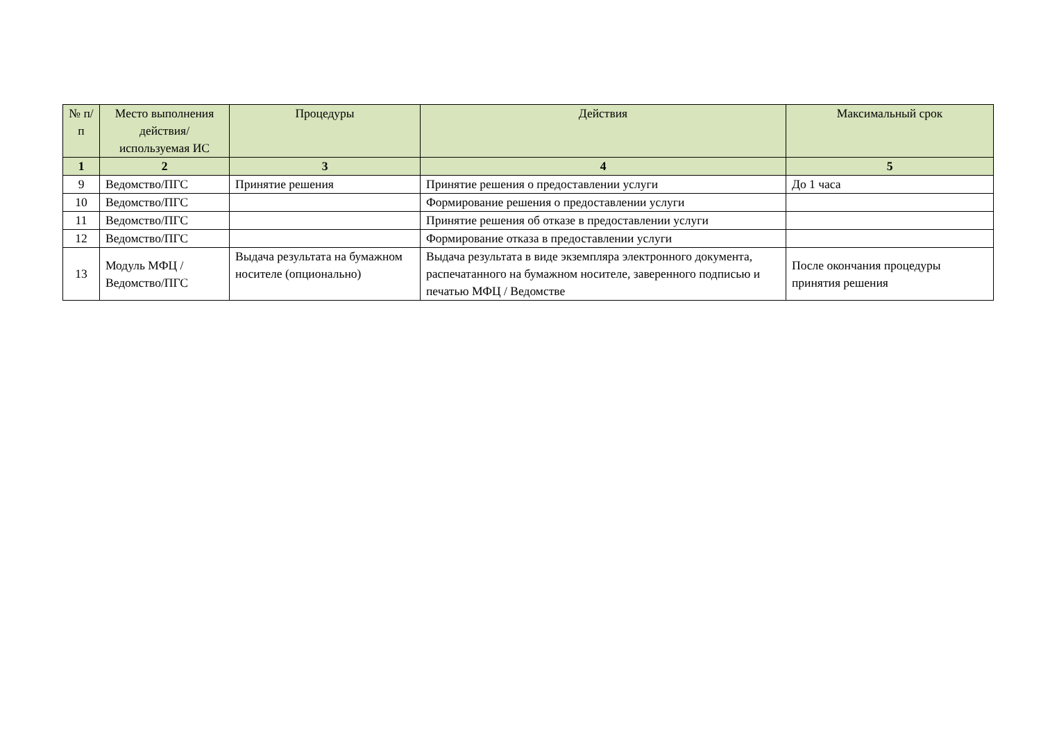| № п/п | Место выполнения действия/ используемая ИС | Процедуры | Действия | Максимальный срок |
| --- | --- | --- | --- | --- |
| 1 | 2 | 3 | 4 | 5 |
| 9 | Ведомство/ПГС | Принятие решения | Принятие решения о предоставлении услуги | До 1 часа |
| 10 | Ведомство/ПГС | | Формирование решения о предоставлении услуги | |
| 11 | Ведомство/ПГС | | Принятие решения об отказе в предоставлении услуги | |
| 12 | Ведомство/ПГС | | Формирование отказа в предоставлении услуги | |
| 13 | Модуль МФЦ / Ведомство/ПГС | Выдача результата на бумажном носителе (опционально) | Выдача результата в виде экземпляра электронного документа, распечатанного на бумажном носителе, заверенного подписью и печатью МФЦ / Ведомстве | После окончания процедуры принятия решения |